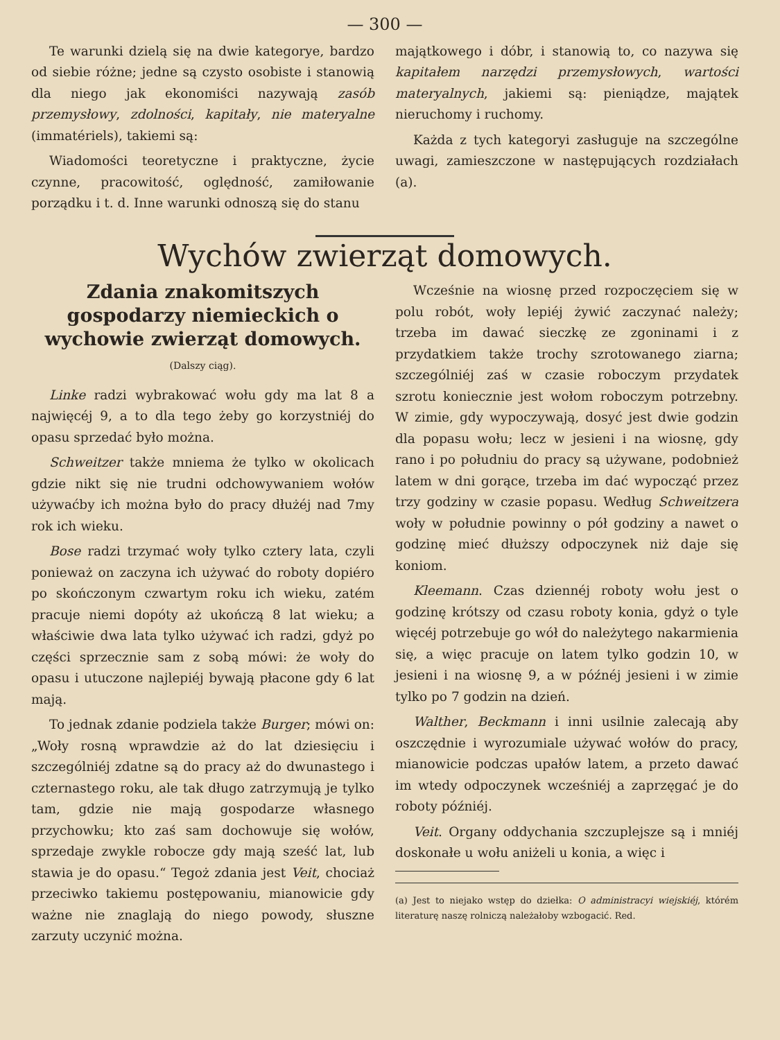— 300 —
Te warunki dzielą się na dwie kategorye, bardzo od siebie różne; jedne są czysto osobiste i stanowią dla niego jak ekonomiści nazywają zasób przemysłowy, zdolności, kapitały, nie materyalne (immatériels), takiemi są:
Wiadomości teoretyczne i praktyczne, życie czynne, pracowitość, oględność, zamiłowanie porządku i t. d. Inne warunki odnoszą się do stanu
majątkowego i dóbr, i stanowią to, co nazywa się kapitałem narzędzi przemysłowych, wartości materyalnych, jakiemi są: pieniądze, majątek nieruchomy i ruchomy.
Każda z tych kategoryi zasługuje na szczególne uwagi, zamieszczone w następujących rozdziałach (a).
Wychów zwierząt domowych.
Zdania znakomitszych gospodarzy niemieckich o wychowie zwierząt domowych.
(Dalszy ciąg).
Linke radzi wybrakować wołu gdy ma lat 8 a najwięcéj 9, a to dla tego żeby go korzystniéj do opasu sprzedać było można.
Schweitzer także mniema że tylko w okolicach gdzie nikt się nie trudni odchowywaniem wołów używaćby ich można było do pracy dłużéj nad 7my rok ich wieku.
Bose radzi trzymać woły tylko cztery lata, czyli ponieważ on zaczyna ich używać do roboty dopiéro po skończonym czwartym roku ich wieku, zatém pracuje niemi dopóty aż ukończą 8 lat wieku; a właściwie dwa lata tylko używać ich radzi, gdyż po części sprzecznie sam z sobą mówi: że woły do opasu i utuczone najlepiéj bywają płacone gdy 6 lat mają.
To jednak zdanie podziela także Burger; mówi on: „Woły rosną wprawdzie aż do lat dziesięciu i szczególniéj zdatne są do pracy aż do dwunastego i czternastego roku, ale tak długo zatrzymują je tylko tam, gdzie nie mają gospodarze własnego przychowku; kto zaś sam dochowuje się wołów, sprzedaje zwykle robocze gdy mają sześć lat, lub stawia je do opasu.“ Tegoż zdania jest Veit, chociaż przeciwko takiemu postępowaniu, mianowicie gdy ważne nie znaglają do niego powody, słuszne zarzuty uczynić można.
Wcześnie na wiosnę przed rozpoczęciem się w polu robót, woły lepiéj żywić zaczynać należy; trzeba im dawać sieczkę ze zgoninami i z przydatkiem także trochy szrotowanego ziarna; szczególniéj zaś w czasie roboczym przydatek szrotu koniecznie jest wołom roboczym potrzebny. W zimie, gdy wypoczywają, dosyć jest dwie godzin dla popasu wołu; lecz w jesieni i na wiosnę, gdy rano i po południu do pracy są używane, podobnież latem w dni gorące, trzeba im dać wypocząć przez trzy godziny w czasie popasu. Według Schweitzera woły w południe powinny o pół godziny a nawet o godzinę mieć dłuższy odpoczynek niż daje się koniom.
Kleemann. Czas dziennéj roboty wołu jest o godzinę krótszy od czasu roboty konia, gdyż o tyle więcéj potrzebuje go wół do należytego nakarmienia się, a więc pracuje on latem tylko godzin 10, w jesieni i na wiosnę 9, a w późnéj jesieni i w zimie tylko po 7 godzin na dzień.
Walther, Beckmann i inni usilnie zalecają aby oszczędnie i wyrozumiale używać wołów do pracy, mianowicie podczas upałów latem, a przeto dawać im wtedy odpoczynek wcześniéj a zaprzęgać je do roboty późniéj.
Veit. Organy oddychania szczuplejsze są i mniéj doskonałe u wołu aniżeli u konia, a więc i
(a) Jest to niejako wstęp do dziełka: O administracyi wiejskiéj, którém literaturę naszę rolniczą należałoby wzbogacić. Red.